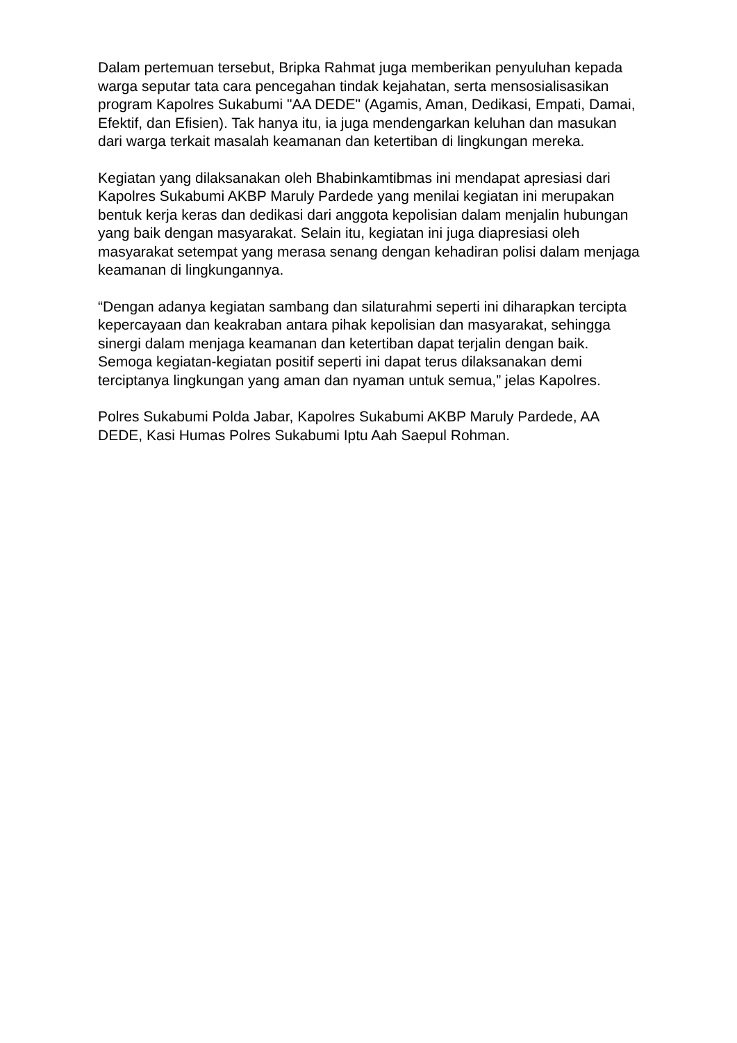Dalam pertemuan tersebut, Bripka Rahmat juga memberikan penyuluhan kepada warga seputar tata cara pencegahan tindak kejahatan, serta mensosialisasikan program Kapolres Sukabumi "AA DEDE" (Agamis, Aman, Dedikasi, Empati, Damai, Efektif, dan Efisien). Tak hanya itu, ia juga mendengarkan keluhan dan masukan dari warga terkait masalah keamanan dan ketertiban di lingkungan mereka.
Kegiatan yang dilaksanakan oleh Bhabinkamtibmas ini mendapat apresiasi dari Kapolres Sukabumi AKBP Maruly Pardede yang menilai kegiatan ini merupakan bentuk kerja keras dan dedikasi dari anggota kepolisian dalam menjalin hubungan yang baik dengan masyarakat. Selain itu, kegiatan ini juga diapresiasi oleh masyarakat setempat yang merasa senang dengan kehadiran polisi dalam menjaga keamanan di lingkungannya.
“Dengan adanya kegiatan sambang dan silaturahmi seperti ini diharapkan tercipta kepercayaan dan keakraban antara pihak kepolisian dan masyarakat, sehingga sinergi dalam menjaga keamanan dan ketertiban dapat terjalin dengan baik. Semoga kegiatan-kegiatan positif seperti ini dapat terus dilaksanakan demi terciptanya lingkungan yang aman dan nyaman untuk semua,” jelas Kapolres.
Polres Sukabumi Polda Jabar, Kapolres Sukabumi AKBP Maruly Pardede, AA DEDE, Kasi Humas Polres Sukabumi Iptu Aah Saepul Rohman.